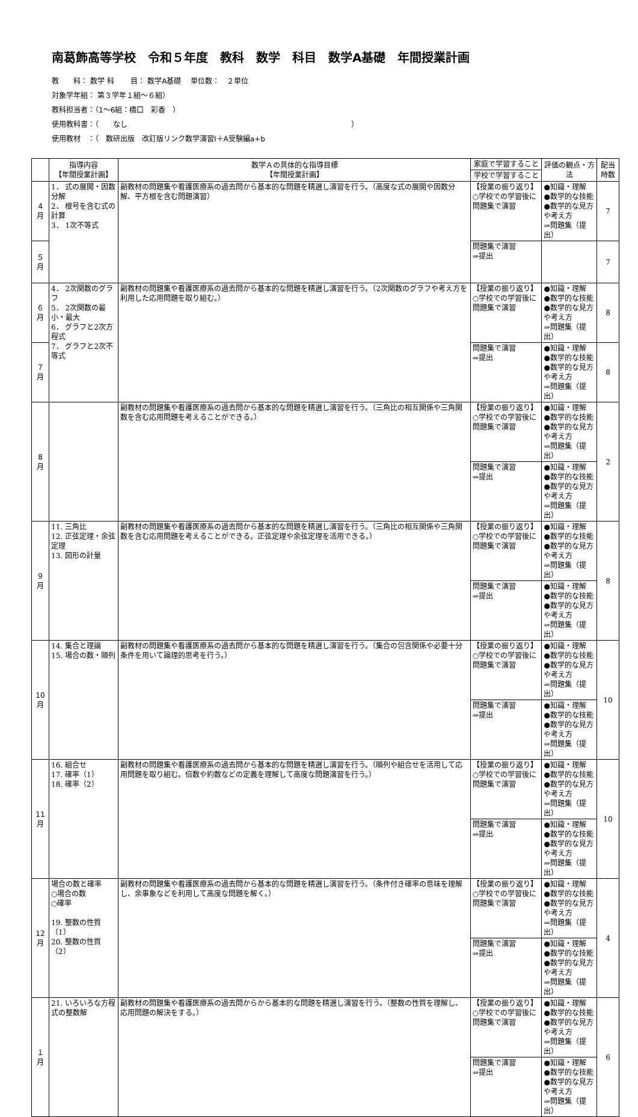南葛飾高等学校　令和５年度　教科　数学　科目　数学A基礎　年間授業計画
教　　科： 数学 科　　 目： 数学A基礎　 単位数：　２単位
対象学年組： 第３学年１組～６組）
教科担当者：（1～6組：橋口　彩香　）
使用教科書：（　　なし　　　　　　　　　　　　　　　　　　　　　　　　　　　　　　　）
使用教材　：（　数研出版　改訂版リンク数学演習Ⅰ＋A受験編a+b
| | 指導内容 【年間授業計画】 | 数学Ａの具体的な指導目標 【年間授業計画】 | 家庭で学習すること | 評価の観点・方法 | 配当 時数 |
| --- | --- | --- | --- | --- | --- |
| | | | 学校で学習すること | | |
| ４ 月 | 1． 式の展開・因数分解 2． 根号を含む式の計算 3． 1次不等式 | 副教材の問題集や看護医療系の過去問から基本的な問題を精選し演習を行う。（高度な式の展開や因数分解、平方根を含む問題演習） | 【授業の振り返り】 ○学校での学習後に問題集で演習 | ●知識・理解 ●数学的な技能 ●数学的な見方や考え方 ⇒問題集（提出） | 7 |
| ５ 月 | | | 問題集で演習 ⇒提出 | | 7 |
| ６ 月 | 4． 2次関数のグラフ 5． 2次関数の最小・最大 6． グラフと2次方程式 7． グラフと2次不等式 | 副教材の問題集や看護医療系の過去問から基本的な問題を精選し演習を行う。（2次関数のグラフや考え方を利用した応用問題を取り組む。） | 【授業の振り返り】 ○学校での学習後に問題集で演習 | ●知識・理解 ●数学的な技能 ●数学的な見方や考え方 ⇒問題集（提出） | 8 |
| ７ 月 | | | 問題集で演習 ⇒提出 | ●知識・理解 ●数学的な技能 ●数学的な見方や考え方 ⇒問題集（提出） | 8 |
| 8 月 | | 副教材の問題集や看護医療系の過去問から基本的な問題を精選し演習を行う。（三角比の相互関係や三角関数を含む応用問題を考えることができる。） | 【授業の振り返り】 ○学校での学習後に問題集で演習 | ●知識・理解 ●数学的な技能 ●数学的な見方や考え方 ⇒問題集（提出） | 2 |
| | | | 問題集で演習 ⇒提出 | ●知識・理解 ●数学的な技能 ●数学的な見方や考え方 ⇒問題集（提出） | |
| ９ 月 | 11. 三角比 12. 正弦定理・余弦定理 13. 図形の計量 | 副教材の問題集や看護医療系の過去問から基本的な問題を精選し演習を行う。（三角比の相互関係や三角関数を含む応用問題を考えることができる。正弦定理や余弦定理を活用できる。） | 【授業の振り返り】 ○学校での学習後に問題集で演習 | ●知識・理解 ●数学的な技能 ●数学的な見方や考え方 ⇒問題集（提出） | 8 |
| | | | 問題集で演習 ⇒提出 | ●知識・理解 ●数学的な技能 ●数学的な見方や考え方 ⇒問題集（提出） | |
| 10 月 | 14. 集合と理論 15. 場合の数・順列 | 副教材の問題集や看護医療系の過去問から基本的な問題を精選し演習を行う。（集合の包含関係や必要十分条件を用いて論理的思考を行う。） | 【授業の振り返り】 ○学校での学習後に問題集で演習 | ●知識・理解 ●数学的な技能 ●数学的な見方や考え方 ⇒問題集（提出） | 10 |
| | | | 問題集で演習 ⇒提出 | ●知識・理解 ●数学的な技能 ●数学的な見方や考え方 ⇒問題集（提出） | |
| 11 月 | 16. 組合せ 17. 確率（1） 18. 確率（2） | 副教材の問題集や看護医療系の過去問から基本的な問題を精選し演習を行う。（順列や組合せを活用して応用問題を取り組む。倍数や約数などの定義を理解して高度な問題演習を行う。） | 【授業の振り返り】 ○学校での学習後に問題集で演習 | ●知識・理解 ●数学的な技能 ●数学的な見方や考え方 ⇒問題集（提出） | 10 |
| | | | 問題集で演習 ⇒提出 | ●知識・理解 ●数学的な技能 ●数学的な見方や考え方 ⇒問題集（提出） | |
| 12 月 | 場合の数と確率 ○場合の数 ○確率 19. 整数の性質（1） 20. 整数の性質（2） | 副教材の問題集や看護医療系の過去問から基本的な問題を精選し演習を行う。（条件付き確率の意味を理解し、余事象などを利用して高度な問題を解く。） | 【授業の振り返り】 ○学校での学習後に問題集で演習 | ●知識・理解 ●数学的な技能 ●数学的な見方や考え方 ⇒問題集（提出） | 4 |
| | | | 問題集で演習 ⇒提出 | ●知識・理解 ●数学的な技能 ●数学的な見方や考え方 ⇒問題集（提出） | |
| １ 月 | 21. いろいろな方程式の整数解 | 副教材の問題集や看護医療系の過去問からから基本的な問題を精選し演習を行う。（整数の性質を理解し、応用問題の解決をする。） | 【授業の振り返り】 ○学校での学習後に問題集で演習 | ●知識・理解 ●数学的な技能 ●数学的な見方や考え方 ⇒問題集（提出） | 6 |
| | | | 問題集で演習 ⇒提出 | ●知識・理解 ●数学的な技能 ●数学的な見方や考え方 ⇒問題集（提出） | |